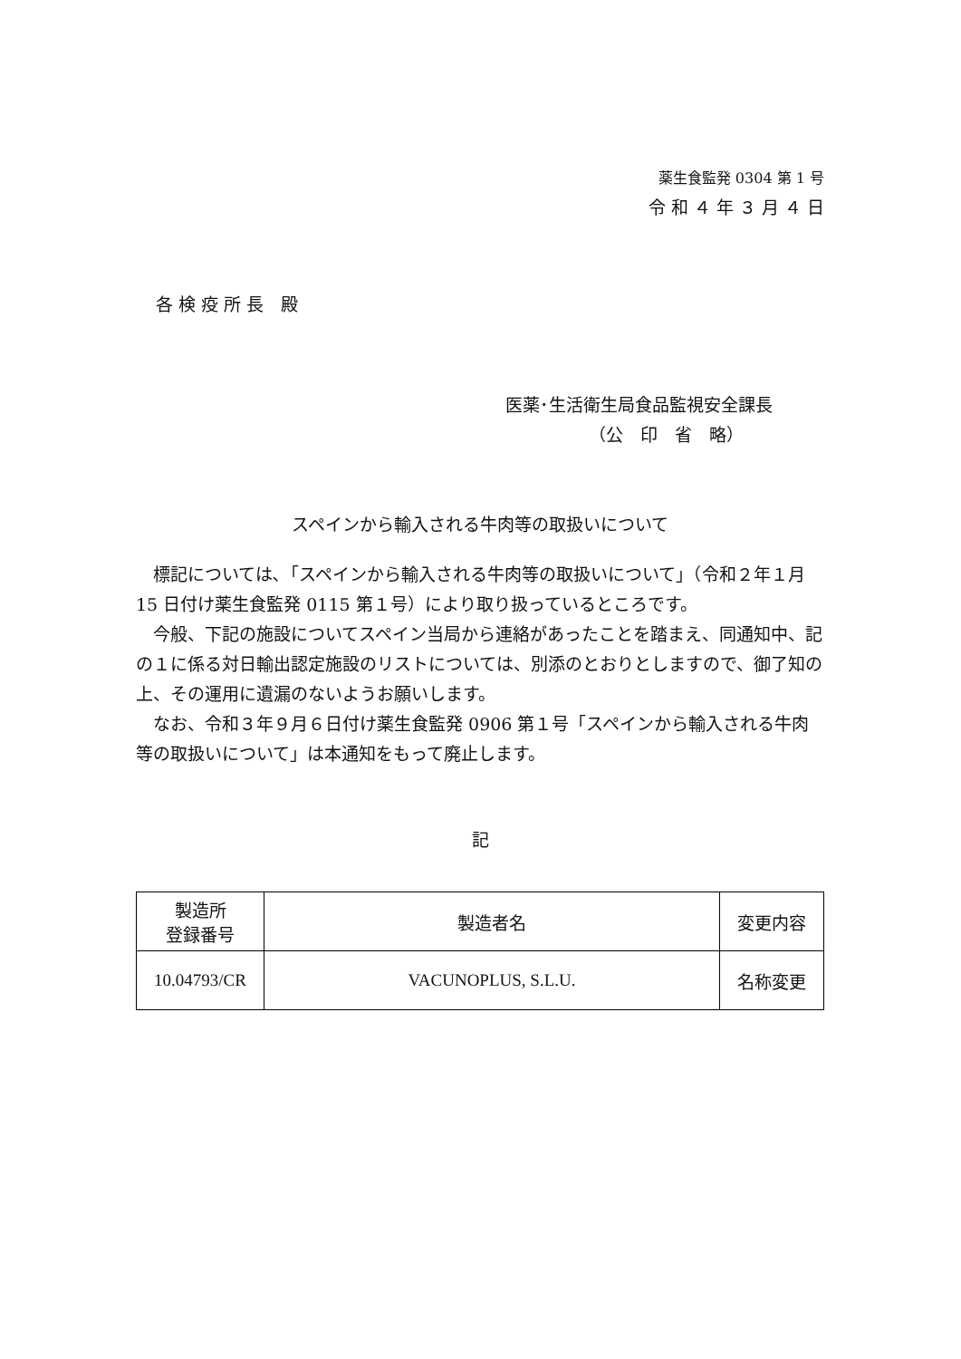薬生食監発 0304 第 1 号
令 和 ４ 年 ３ 月 ４ 日
各 検 疫 所 長　殿
医薬･生活衛生局食品監視安全課長
（公　印　省　略）
スペインから輸入される牛肉等の取扱いについて
　標記については､「スペインから輸入される牛肉等の取扱いについて」（令和２年１月 15 日付け薬生食監発 0115 第１号）により取り扱っているところです。
　今般、下記の施設についてスペイン当局から連絡があったことを踏まえ、同通知中、記の１に係る対日輸出認定施設のリストについては、別添のとおりとしますので、御了知の上、その運用に遺漏のないようお願いします。
　なお、令和３年９月６日付け薬生食監発 0906 第１号「スペインから輸入される牛肉等の取扱いについて」は本通知をもって廃止します。
記
| 製造所 登録番号 | 製造者名 | 変更内容 |
| 10.04793/CR | VACUNOPLUS, S.L.U. | 名称変更 |